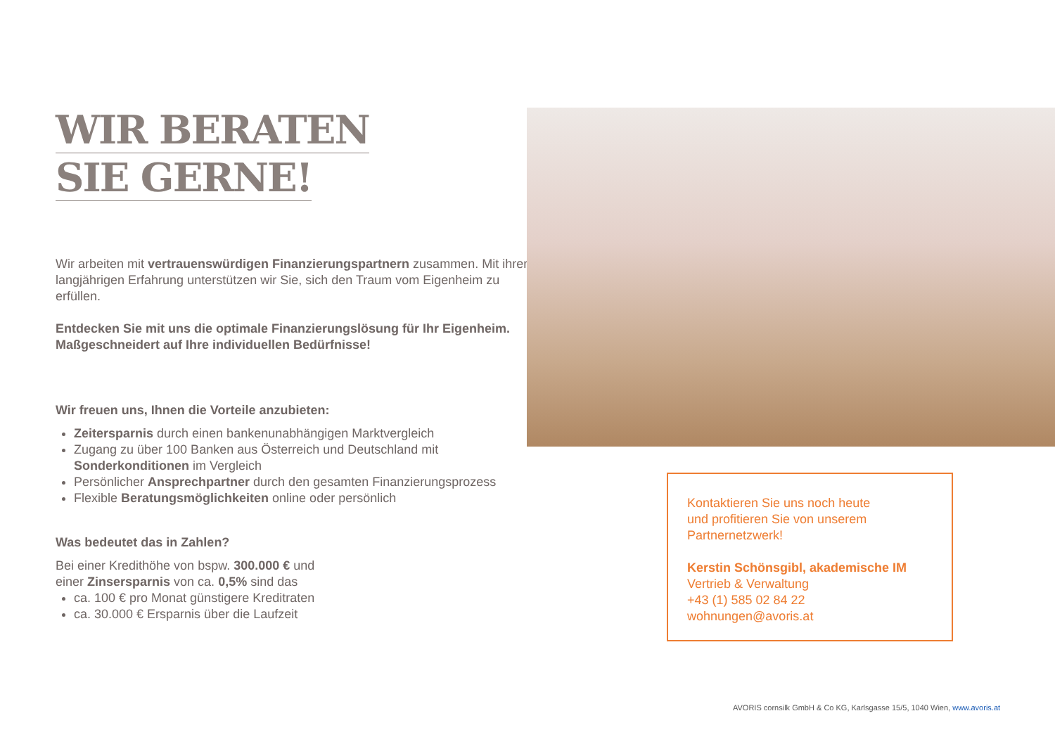WIR BERATEN
SIE GERNE!
Wir arbeiten mit vertrauenswürdigen Finanzierungspartnern zusammen. Mit ihrer langjährigen Erfahrung unterstützen wir Sie, sich den Traum vom Eigenheim zu erfüllen.
Entdecken Sie mit uns die optimale Finanzierungslösung für Ihr Eigenheim. Maßgeschneidert auf Ihre individuellen Bedürfnisse!
Wir freuen uns, Ihnen die Vorteile anzubieten:
Zeitersparnis durch einen bankenunabhängigen Marktvergleich
Zugang zu über 100 Banken aus Österreich und Deutschland mit Sonderkonditionen im Vergleich
Persönlicher Ansprechpartner durch den gesamten Finanzierungsprozess
Flexible Beratungsmöglichkeiten online oder persönlich
Was bedeutet das in Zahlen?
Bei einer Kredithöhe von bspw. 300.000 € und
einer Zinsersparnis von ca. 0,5% sind das
ca. 100 € pro Monat günstigere Kreditraten
ca. 30.000 € Ersparnis über die Laufzeit
Kontaktieren Sie uns noch heute
und profitieren Sie von unserem
Partnernetzwerk!
Kerstin Schönsgibl, akademische IM
Vertrieb & Verwaltung
+43 (1) 585 02 84 22
wohnungen@avoris.at
AVORIS cornsilk GmbH & Co KG, Karlsgasse 15/5, 1040 Wien, www.avoris.at